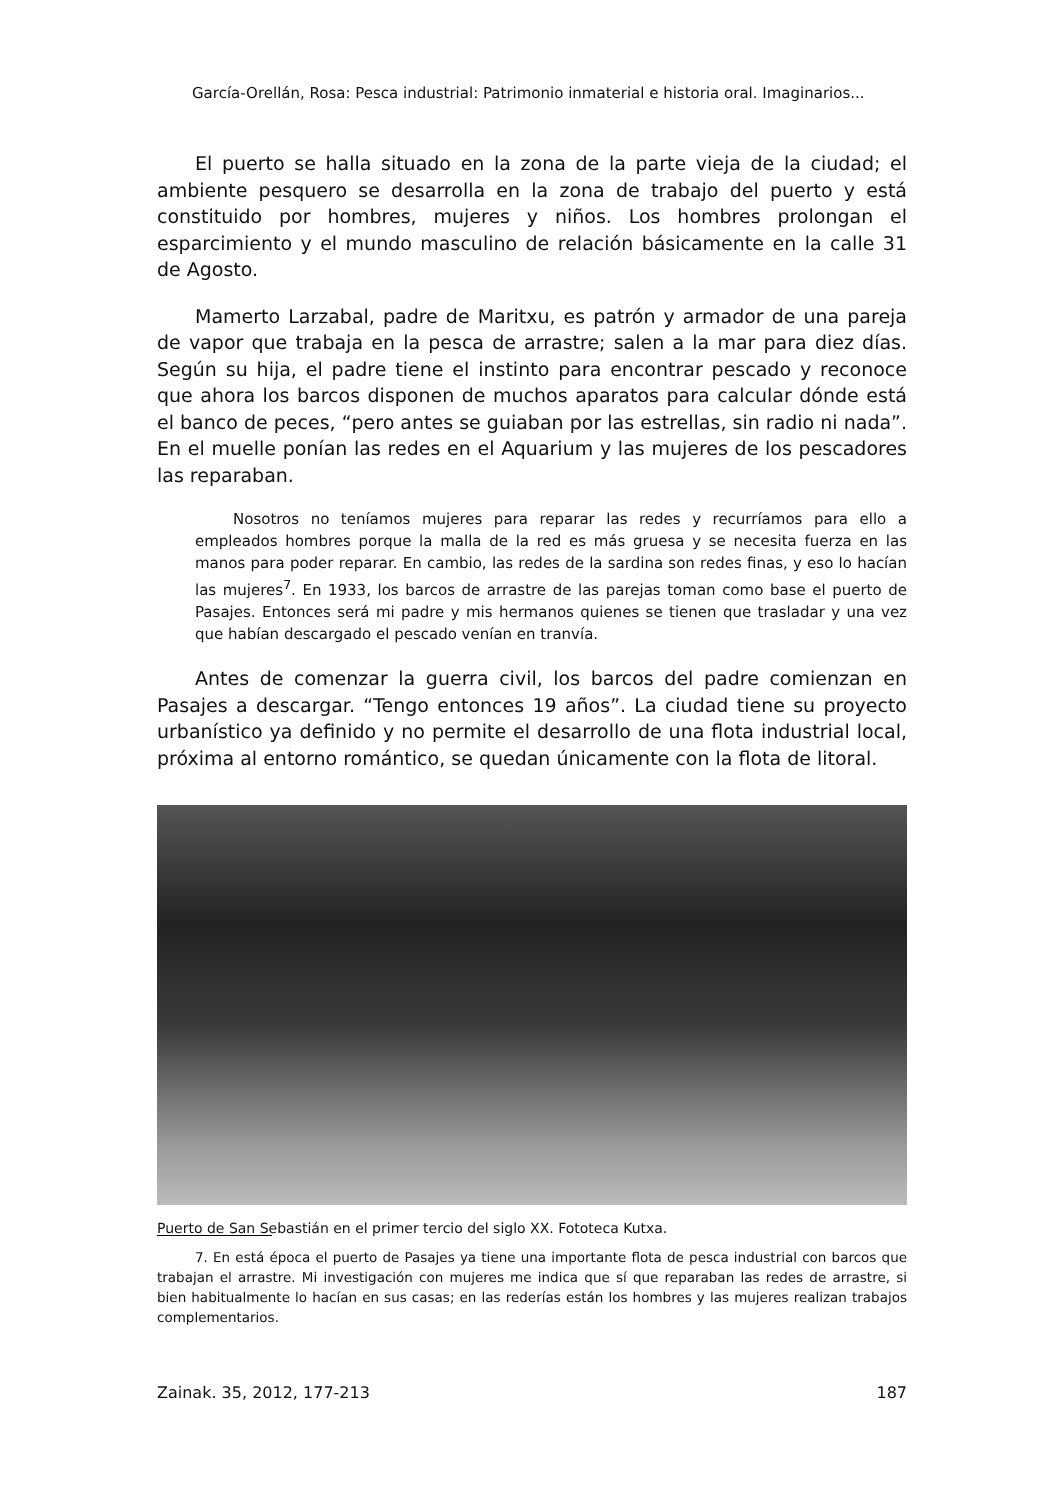García-Orellán, Rosa: Pesca industrial: Patrimonio inmaterial e historia oral. Imaginarios...
El puerto se halla situado en la zona de la parte vieja de la ciudad; el ambiente pesquero se desarrolla en la zona de trabajo del puerto y está constituido por hombres, mujeres y niños. Los hombres prolongan el esparcimiento y el mundo masculino de relación básicamente en la calle 31 de Agosto.
Mamerto Larzabal, padre de Maritxu, es patrón y armador de una pareja de vapor que trabaja en la pesca de arrastre; salen a la mar para diez días. Según su hija, el padre tiene el instinto para encontrar pescado y reconoce que ahora los barcos disponen de muchos aparatos para calcular dónde está el banco de peces, “pero antes se guiaban por las estrellas, sin radio ni nada”. En el muelle ponían las redes en el Aquarium y las mujeres de los pescadores las reparaban.
Nosotros no teníamos mujeres para reparar las redes y recurríamos para ello a empleados hombres porque la malla de la red es más gruesa y se necesita fuerza en las manos para poder reparar. En cambio, las redes de la sardina son redes finas, y eso lo hacían las mujeres<sup>7</sup>. En 1933, los barcos de arrastre de las parejas toman como base el puerto de Pasajes. Entonces será mi padre y mis hermanos quienes se tienen que trasladar y una vez que habían descargado el pescado venían en tranvía.
Antes de comenzar la guerra civil, los barcos del padre comienzan en Pasajes a descargar. “Tengo entonces 19 años”. La ciudad tiene su proyecto urbanístico ya definido y no permite el desarrollo de una flota industrial local, próxima al entorno romántico, se quedan únicamente con la flota de litoral.
Puerto de San Sebastián en el primer tercio del siglo XX. Fototeca Kutxa.
7. En está época el puerto de Pasajes ya tiene una importante flota de pesca industrial con barcos que trabajan el arrastre. Mi investigación con mujeres me indica que sí que reparaban las redes de arrastre, si bien habitualmente lo hacían en sus casas; en las rederías están los hombres y las mujeres realizan trabajos complementarios.
Zainak. 35, 2012, 177-213 187